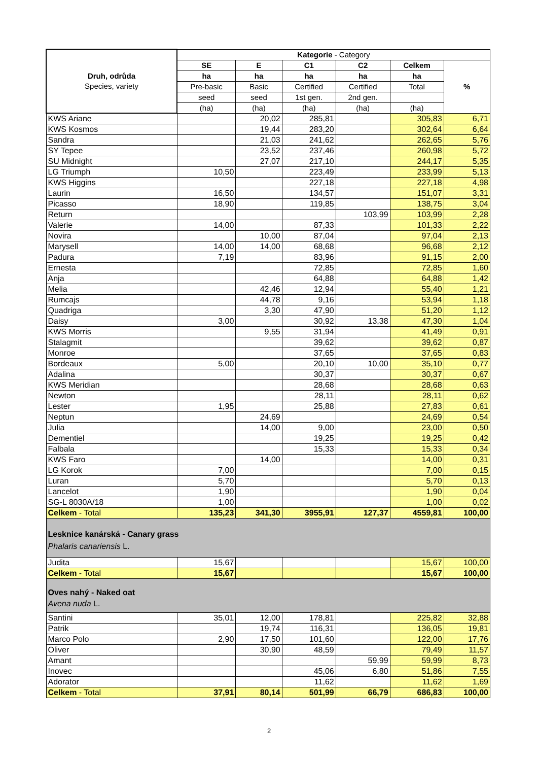| Druh, odrůda Species, variety | Kategorie - Category | | | | | |
| --- | --- | --- | --- | --- | --- | --- |
| | SE | E | C1 | C2 | Celkem | % |
| | ha | ha | ha | ha | ha | |
| | Pre-basic | Basic | Certified | Certified | Total | |
| | seed | seed | 1st gen. | 2nd gen. | | |
| | (ha) | (ha) | (ha) | (ha) | (ha) | |
| KWS Ariane | | 20,02 | 285,81 | | 305,83 | 6,71 |
| KWS Kosmos | | 19,44 | 283,20 | | 302,64 | 6,64 |
| Sandra | | 21,03 | 241,62 | | 262,65 | 5,76 |
| SY Tepee | | 23,52 | 237,46 | | 260,98 | 5,72 |
| SU Midnight | | 27,07 | 217,10 | | 244,17 | 5,35 |
| LG Triumph | 10,50 | | 223,49 | | 233,99 | 5,13 |
| KWS Higgins | | | 227,18 | | 227,18 | 4,98 |
| Laurin | 16,50 | | 134,57 | | 151,07 | 3,31 |
| Picasso | 18,90 | | 119,85 | | 138,75 | 3,04 |
| Return | | | | 103,99 | 103,99 | 2,28 |
| Valerie | 14,00 | | 87,33 | | 101,33 | 2,22 |
| Novira | | 10,00 | 87,04 | | 97,04 | 2,13 |
| Marysell | 14,00 | 14,00 | 68,68 | | 96,68 | 2,12 |
| Padura | 7,19 | | 83,96 | | 91,15 | 2,00 |
| Ernesta | | | 72,85 | | 72,85 | 1,60 |
| Anja | | | 64,88 | | 64,88 | 1,42 |
| Melia | | 42,46 | 12,94 | | 55,40 | 1,21 |
| Rumcajs | | 44,78 | 9,16 | | 53,94 | 1,18 |
| Quadriga | | 3,30 | 47,90 | | 51,20 | 1,12 |
| Daisy | 3,00 | | 30,92 | 13,38 | 47,30 | 1,04 |
| KWS Morris | | 9,55 | 31,94 | | 41,49 | 0,91 |
| Stalagmit | | | 39,62 | | 39,62 | 0,87 |
| Monroe | | | 37,65 | | 37,65 | 0,83 |
| Bordeaux | 5,00 | | 20,10 | 10,00 | 35,10 | 0,77 |
| Adalina | | | 30,37 | | 30,37 | 0,67 |
| KWS Meridian | | | 28,68 | | 28,68 | 0,63 |
| Newton | | | 28,11 | | 28,11 | 0,62 |
| Lester | 1,95 | | 25,88 | | 27,83 | 0,61 |
| Neptun | | 24,69 | | | 24,69 | 0,54 |
| Julia | | 14,00 | 9,00 | | 23,00 | 0,50 |
| Dementiel | | | 19,25 | | 19,25 | 0,42 |
| Falbala | | | 15,33 | | 15,33 | 0,34 |
| KWS Faro | | 14,00 | | | 14,00 | 0,31 |
| LG Korok | 7,00 | | | | 7,00 | 0,15 |
| Luran | 5,70 | | | | 5,70 | 0,13 |
| Lancelot | 1,90 | | | | 1,90 | 0,04 |
| SG-L 8030A/18 | 1,00 | | | | 1,00 | 0,02 |
| Celkem - Total | 135,23 | 341,30 | 3955,91 | 127,37 | 4559,81 | 100,00 |
| Lesknice kanárská - Canary grass Phalaris canariensis L. | | | | | | |
| Judita | 15,67 | | | | 15,67 | 100,00 |
| Celkem - Total | 15,67 | | | | 15,67 | 100,00 |
| Oves nahý - Naked oat Avena nuda L. | | | | | | |
| Santini | 35,01 | 12,00 | 178,81 | | 225,82 | 32,88 |
| Patrik | | 19,74 | 116,31 | | 136,05 | 19,81 |
| Marco Polo | 2,90 | 17,50 | 101,60 | | 122,00 | 17,76 |
| Oliver | | 30,90 | 48,59 | | 79,49 | 11,57 |
| Amant | | | | 59,99 | 59,99 | 8,73 |
| Inovec | | | 45,06 | 6,80 | 51,86 | 7,55 |
| Adorator | | | 11,62 | | 11,62 | 1,69 |
| Celkem - Total | 37,91 | 80,14 | 501,99 | 66,79 | 686,83 | 100,00 |
2